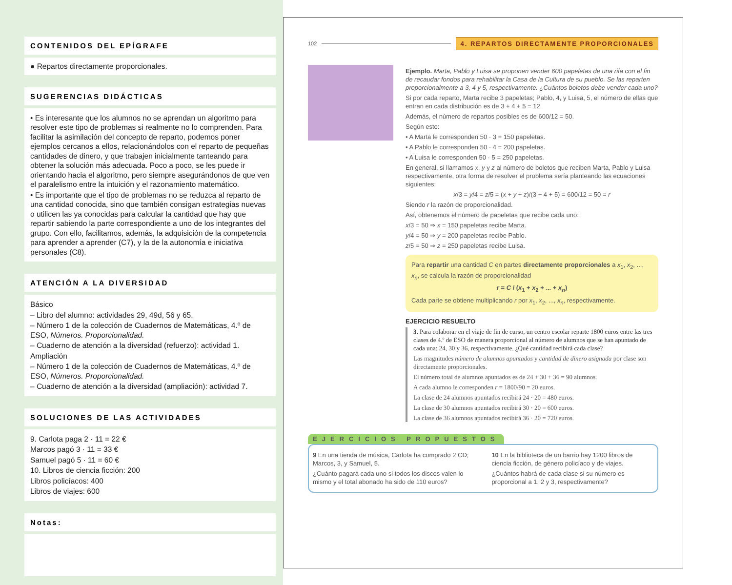CONTENIDOS DEL EPÍGRAFE
● Repartos directamente proporcionales.
SUGERENCIAS DIDÁCTICAS
• Es interesante que los alumnos no se aprendan un algoritmo para resolver este tipo de problemas si realmente no lo comprenden. Para facilitar la asimilación del concepto de reparto, podemos poner ejemplos cercanos a ellos, relacionándolos con el reparto de pequeñas cantidades de dinero, y que trabajen inicialmente tanteando para obtener la solución más adecuada. Poco a poco, se les puede ir orientando hacia el algoritmo, pero siempre asegurándonos de que ven el paralelismo entre la intuición y el razonamiento matemático.
• Es importante que el tipo de problemas no se reduzca al reparto de una cantidad conocida, sino que también consigan estrategias nuevas o utilicen las ya conocidas para calcular la cantidad que hay que repartir sabiendo la parte correspondiente a uno de los integrantes del grupo. Con ello, facilitamos, además, la adquisición de la competencia para aprender a aprender (C7), y la de la autonomía e iniciativa personales (C8).
ATENCIÓN A LA DIVERSIDAD
Básico
– Libro del alumno: actividades 29, 49d, 56 y 65.
– Número 1 de la colección de Cuadernos de Matemáticas, 4.º de ESO, Números. Proporcionalidad.
– Cuaderno de atención a la diversidad (refuerzo): actividad 1.
Ampliación
– Número 1 de la colección de Cuadernos de Matemáticas, 4.º de ESO, Números. Proporcionalidad.
– Cuaderno de atención a la diversidad (ampliación): actividad 7.
SOLUCIONES DE LAS ACTIVIDADES
9. Carlota paga 2 · 11 = 22 €
Marcos pagó 3 · 11 = 33 €
Samuel pagó 5 · 11 = 60 €
10. Libros de ciencia ficción: 200
Libros policíacos: 400
Libros de viajes: 600
Notas:
102 4. REPARTOS DIRECTAMENTE PROPORCIONALES
Ejemplo. Marta, Pablo y Luisa se proponen vender 600 papeletas de una rifa con el fin de recaudar fondos para rehabilitar la Casa de la Cultura de su pueblo. Se las reparten proporcionalmente a 3, 4 y 5, respectivamente. ¿Cuántos boletos debe vender cada uno?
Si por cada reparto, Marta recibe 3 papeletas; Pablo, 4, y Luisa, 5, el número de ellas que entran en cada distribución es de 3 + 4 + 5 = 12.
Además, el número de repartos posibles es de 600/12 = 50.
Según esto:
• A Marta le corresponden 50 · 3 = 150 papeletas.
• A Pablo le corresponden 50 · 4 = 200 papeletas.
• A Luisa le corresponden 50 · 5 = 250 papeletas.
En general, si llamamos x, y y z al número de boletos que reciben Marta, Pablo y Luisa respectivamente, otra forma de resolver el problema sería planteando las ecuaciones siguientes:
x/3 = y/4 = z/5 = (x + y + z)/(3 + 4 + 5) = 600/12 = 50 = r
Siendo r la razón de proporcionalidad.
Así, obtenemos el número de papeletas que recibe cada uno:
x/3 = 50 ⇒ x = 150 papeletas recibe Marta.
y/4 = 50 ⇒ y = 200 papeletas recibe Pablo.
z/5 = 50 ⇒ z = 250 papeletas recibe Luisa.
Para repartir una cantidad C en partes directamente proporcionales a x<sub>1</sub>, x<sub>2</sub>, ..., x<sub>n</sub>, se calcula la razón de proporcionalidad
r = C / (x<sub>1</sub> + x<sub>2</sub> + ... + x<sub>n</sub>)
Cada parte se obtiene multiplicando r por x<sub>1</sub>, x<sub>2</sub>, ..., x<sub>n</sub>, respectivamente.
EJERCICIO RESUELTO
3. Para colaborar en el viaje de fin de curso, un centro escolar reparte 1800 euros entre las tres clases de 4.º de ESO de manera proporcional al número de alumnos que se han apuntado de cada una: 24, 30 y 36, respectivamente. ¿Qué cantidad recibirá cada clase?
Las magnitudes número de alumnos apuntados y cantidad de dinero asignada por clase son directamente proporcionales.
El número total de alumnos apuntados es de 24 + 30 + 36 = 90 alumnos.
A cada alumno le corresponden r = 1800/90 = 20 euros.
La clase de 24 alumnos apuntados recibirá 24 · 20 = 480 euros.
La clase de 30 alumnos apuntados recibirá 30 · 20 = 600 euros.
La clase de 36 alumnos apuntados recibirá 36 · 20 = 720 euros.
EJERCICIOS PROPUESTOS
9 En una tienda de música, Carlota ha comprado 2 CD; Marcos, 3, y Samuel, 5.
¿Cuánto pagará cada uno si todos los discos valen lo mismo y el total abonado ha sido de 110 euros?
10 En la biblioteca de un barrio hay 1200 libros de ciencia ficción, de género policíaco y de viajes.
¿Cuántos habrá de cada clase si su número es proporcional a 1, 2 y 3, respectivamente?